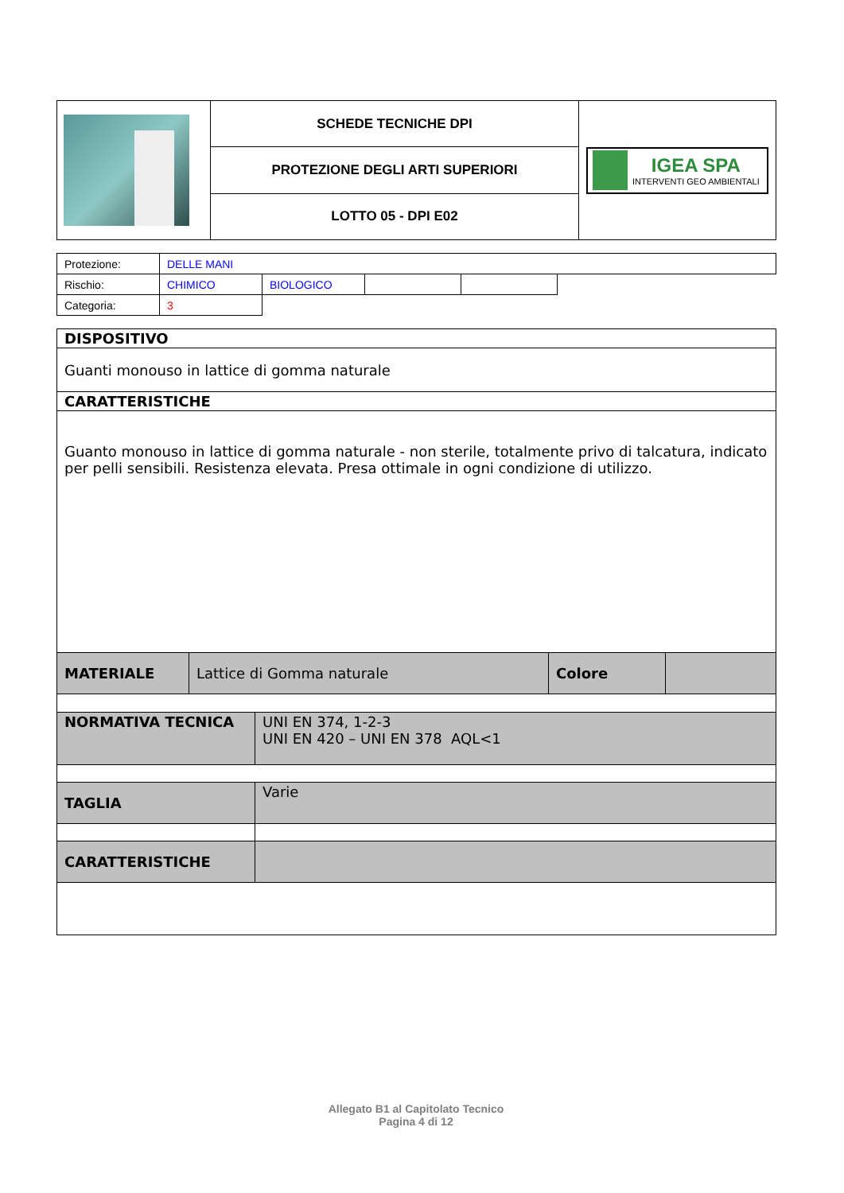| | SCHEDE TECNICHE DPI | IGEA SPA INTERVENTI GEO AMBIENTALI |
| | PROTEZIONE DEGLI ARTI SUPERIORI | |
| | LOTTO 05 - DPI E02 | |
| Protezione: | DELLE MANI | | | | |
| Rischio: | CHIMICO | BIOLOGICO | | | |
| Categoria: | 3 | | | | |
| DISPOSITIVO | | | |
| Guanti monouso in lattice di gomma naturale | | | |
| CARATTERISTICHE | | | |
| Guanto monouso in lattice di gomma naturale - non sterile, totalmente privo di talcatura, indicato per pelli sensibili. Resistenza elevata. Presa ottimale in ogni condizione di utilizzo. | | | |
| MATERIALE | Lattice di Gomma naturale | Colore | |
| NORMATIVA TECNICA | UNI EN 374, 1-2-3 UNI EN 420 – UNI EN 378 AQL<1 |
| TAGLIA | Varie |
| CARATTERISTICHE | |
Allegato B1 al Capitolato Tecnico
Pagina 4 di 12